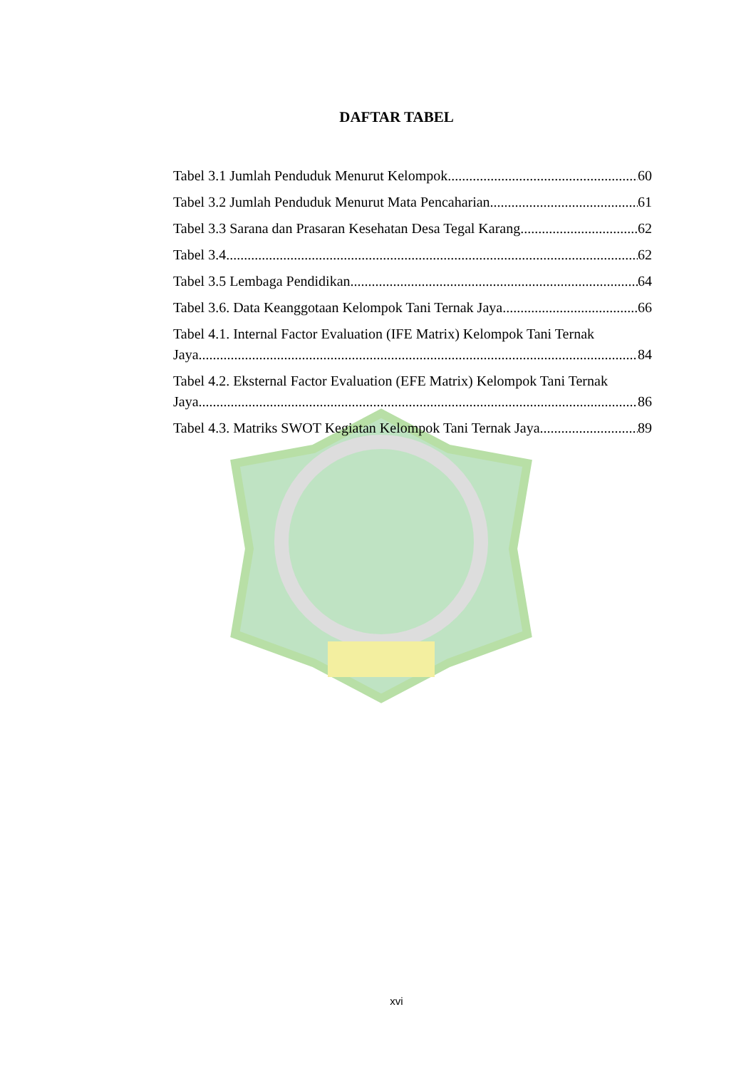DAFTAR TABEL
Tabel 3.1 Jumlah Penduduk Menurut Kelompok 60
Tabel 3.2 Jumlah Penduduk Menurut Mata Pencaharian 61
Tabel 3.3 Sarana dan Prasaran Kesehatan Desa Tegal Karang 62
Tabel 3.4 62
Tabel 3.5 Lembaga Pendidikan 64
Tabel 3.6. Data Keanggotaan Kelompok Tani Ternak Jaya 66
Tabel 4.1. Internal Factor Evaluation (IFE Matrix) Kelompok Tani Ternak
Jaya 84
Tabel 4.2. Eksternal Factor Evaluation (EFE Matrix) Kelompok Tani Ternak
Jaya 86
Tabel 4.3. Matriks SWOT Kegiatan Kelompok Tani Ternak Jaya 89
xvi